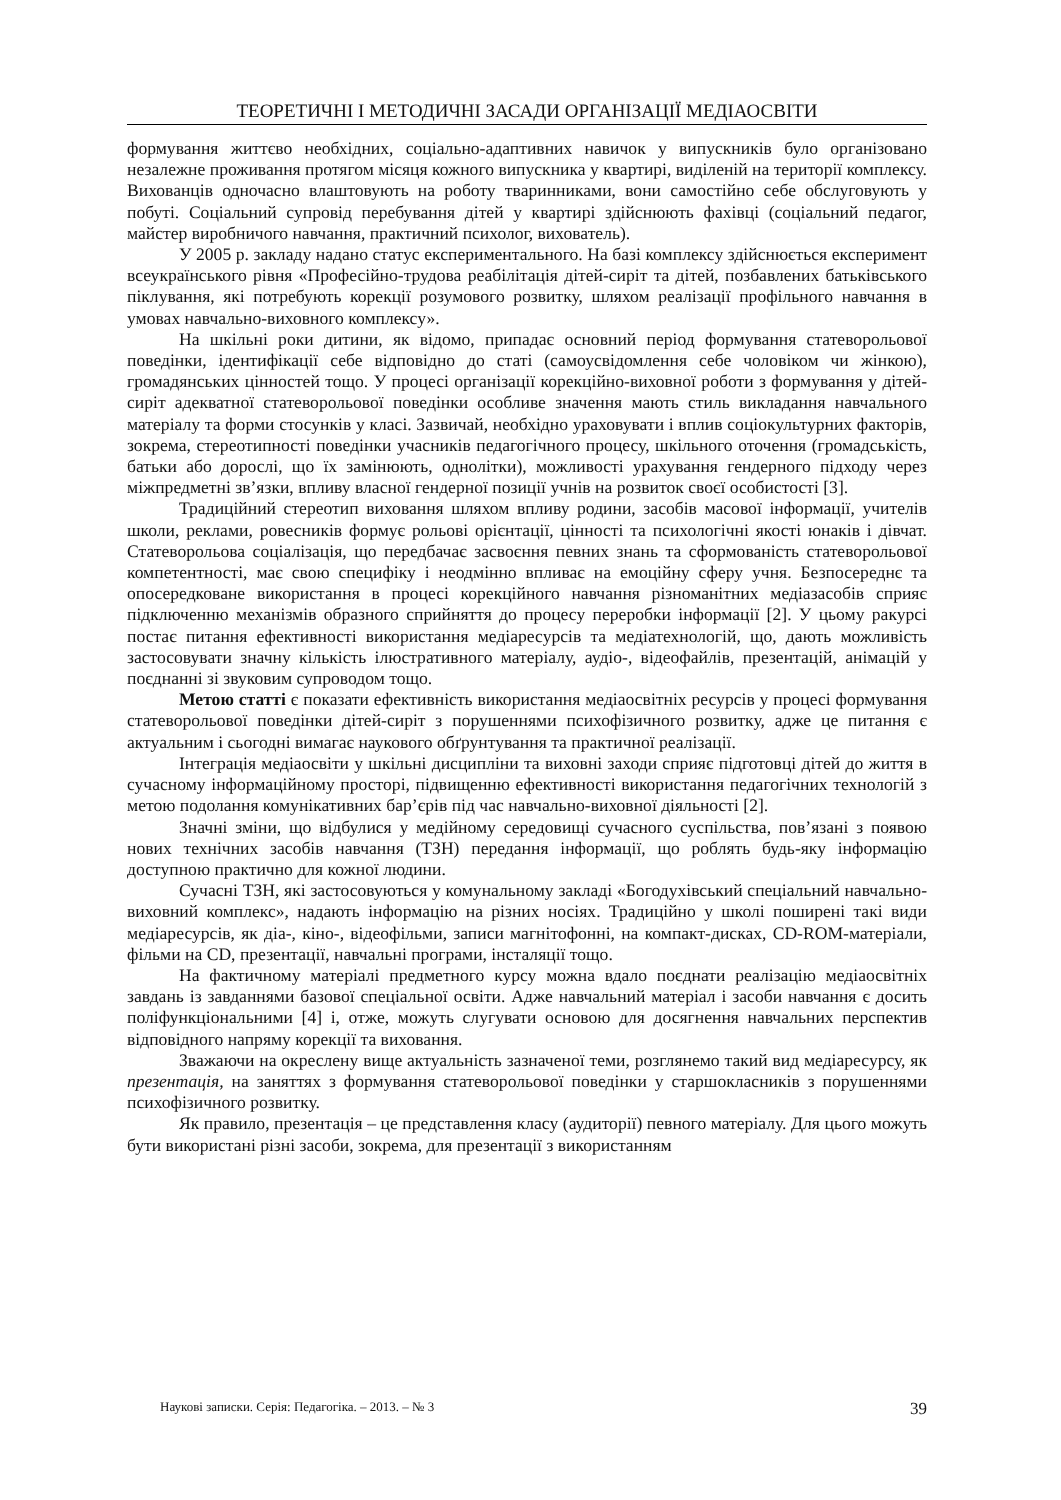ТЕОРЕТИЧНІ І МЕТОДИЧНІ ЗАСАДИ ОРГАНІЗАЦІЇ МЕДІАОСВІТИ
формування життєво необхідних, соціально-адаптивних навичок у випускників було організовано незалежне проживання протягом місяця кожного випускника у квартирі, виділеній на території комплексу. Вихованців одночасно влаштовують на роботу тваринниками, вони самостійно себе обслуговують у побуті. Соціальний супровід перебування дітей у квартирі здійснюють фахівці (соціальний педагог, майстер виробничого навчання, практичний психолог, вихователь).
У 2005 р. закладу надано статус експериментального. На базі комплексу здійснюється експеримент всеукраїнського рівня «Професійно-трудова реабілітація дітей-сиріт та дітей, позбавлених батьківського піклування, які потребують корекції розумового розвитку, шляхом реалізації профільного навчання в умовах навчально-виховного комплексу».
На шкільні роки дитини, як відомо, припадає основний період формування статеворольової поведінки, ідентифікації себе відповідно до статі (самоусвідомлення себе чоловіком чи жінкою), громадянських цінностей тощо. У процесі організації корекційно-виховної роботи з формування у дітей-сиріт адекватної статеворольової поведінки особливе значення мають стиль викладання навчального матеріалу та форми стосунків у класі. Зазвичай, необхідно ураховувати і вплив соціокультурних факторів, зокрема, стереотипності поведінки учасників педагогічного процесу, шкільного оточення (громадськість, батьки або дорослі, що їх замінюють, однолітки), можливості урахування гендерного підходу через міжпредметні зв’язки, впливу власної гендерної позиції учнів на розвиток своєї особистості [3].
Традиційний стереотип виховання шляхом впливу родини, засобів масової інформації, учителів школи, реклами, ровесників формує рольові орієнтації, цінності та психологічні якості юнаків і дівчат. Статеворольова соціалізація, що передбачає засвоєння певних знань та сформованість статеворольової компетентності, має свою специфіку і неодмінно впливає на емоційну сферу учня. Безпосереднє та опосередковане використання в процесі корекційного навчання різноманітних медіазасобів сприяє підключенню механізмів образного сприйняття до процесу переробки інформації [2]. У цьому ракурсі постає питання ефективності використання медіаресурсів та медіатехнологій, що, дають можливість застосовувати значну кількість ілюстративного матеріалу, аудіо-, відеофайлів, презентацій, анімацій у поєднанні зі звуковим супроводом тощо.
Метою статті є показати ефективність використання медіаосвітніх ресурсів у процесі формування статеворольової поведінки дітей-сиріт з порушеннями психофізичного розвитку, адже це питання є актуальним і сьогодні вимагає наукового обґрунтування та практичної реалізації.
Інтеграція медіаосвіти у шкільні дисципліни та виховні заходи сприяє підготовці дітей до життя в сучасному інформаційному просторі, підвищенню ефективності використання педагогічних технологій з метою подолання комунікативних бар’єрів під час навчально-виховної діяльності [2].
Значні зміни, що відбулися у медійному середовищі сучасного суспільства, пов’язані з появою нових технічних засобів навчання (ТЗН) передання інформації, що роблять будь-яку інформацію доступною практично для кожної людини.
Сучасні ТЗН, які застосовуються у комунальному закладі «Богодухівський спеціальний навчально-виховний комплекс», надають інформацію на різних носіях. Традиційно у школі поширені такі види медіаресурсів, як діа-, кіно-, відеофільми, записи магнітофонні, на компакт-дисках, CD-ROM-матеріали, фільми на CD, презентації, навчальні програми, інсталяції тощо.
На фактичному матеріалі предметного курсу можна вдало поєднати реалізацію медіаосвітніх завдань із завданнями базової спеціальної освіти. Адже навчальний матеріал і засоби навчання є досить поліфункціональними [4] і, отже, можуть слугувати основою для досягнення навчальних перспектив відповідного напряму корекції та виховання.
Зважаючи на окреслену вище актуальність зазначеної теми, розглянемо такий вид медіаресурсу, як презентація, на заняттях з формування статеворольової поведінки у старшокласників з порушеннями психофізичного розвитку.
Як правило, презентація – це представлення класу (аудиторії) певного матеріалу. Для цього можуть бути використані різні засоби, зокрема, для презентації з використанням
Наукові записки. Серія: Педагогіка. – 2013. – № 3 39